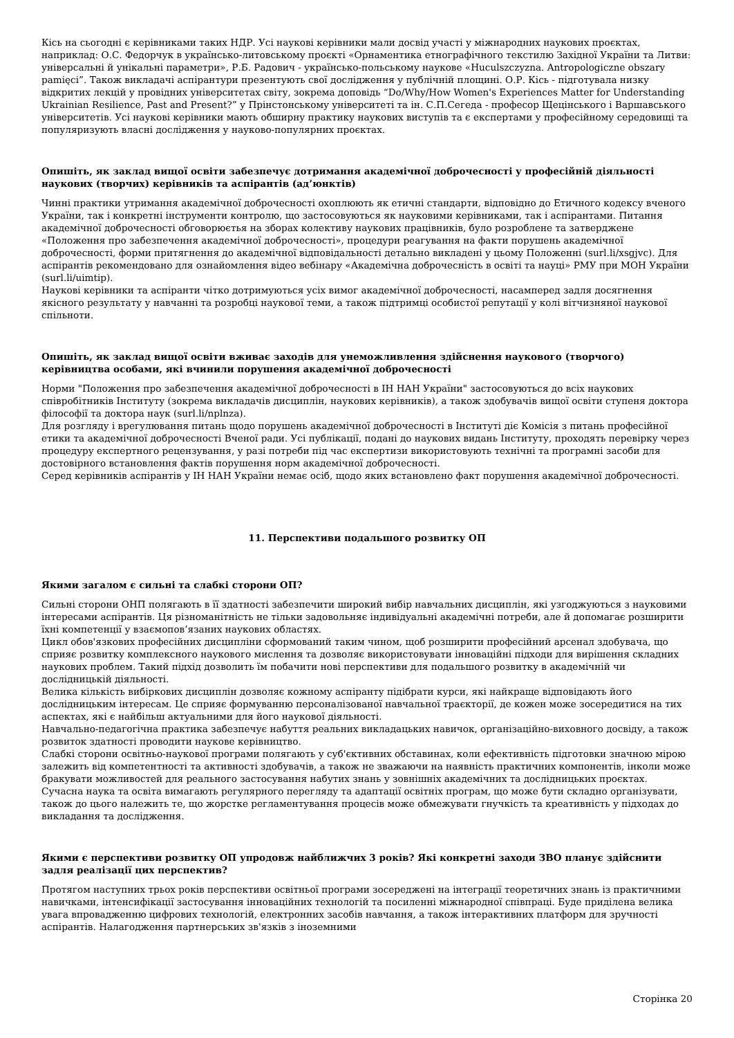Кісь на сьогодні є керівниками таких НДР. Усі наукові керівники мали досвід участі у міжнародних наукових проєктах, наприклад: О.С. Федорчук в українсько-литовському проєкті «Орнаментика етнографічного текстилю Західної України та Литви: універсальні й унікальні параметри», Р.Б. Радович - українсько-польському наукове «Huculszczyzna. Antropologiczne obszary pamięci”. Також викладачі аспірантури презентують свої дослідження у публічній площині. О.Р. Кісь - підготувала низку відкритих лекцій у провідних університетах світу, зокрема доповідь “Do/Why/How Women's Experiences Matter for Understanding Ukrainian Resilience, Past and Present?” у Прінстонському університеті та ін. С.П.Сегеда - професор Щецінського і Варшавського університетів. Усі наукові керівники мають обширну практику наукових виступів та є експертами у професійному середовищі та популяризують власні дослідження у науково-популярних проєктах.
Опишіть, як заклад вищої освіти забезпечує дотримання академічної доброчесності у професійній діяльності наукових (творчих) керівників та аспірантів (ад’юнктів)
Чинні практики утримання академічної доброчесності охоплюють як етичні стандарти, відповідно до Етичного кодексу вченого України, так і конкретні інструменти контролю, що застосовуються як науковими керівниками, так і аспірантами. Питання академічної доброчесності обговорюєтья на зборах колективу наукових працівників, було розроблене та затверджене «Положення про забезпечення академічної доброчесності», процедури реагування на факти порушень академічної доброчесності, форми притягнення до академічної відповідальності детально викладені у цьому Положенні (surl.li/xsgjvc). Для аспірантів рекомендовано для ознайомлення відео вебінару «Академічна доброчесність в освіті та науці» РМУ при МОН України (surl.li/uimtip).
Наукові керівники та аспіранти чітко дотримуються усіх вимог академічної доброчесності, насамперед задля досягнення якісного результату у навчанні та розробці наукової теми, а також підтримці особистої репутації у колі вітчизняної наукової спільноти.
Опишіть, як заклад вищої освіти вживає заходів для унеможливлення здійснення наукового (творчого) керівництва особами, які вчинили порушення академічної доброчесності
Норми "Положення про забезпечення академічної доброчесності в ІН НАН України" застосовуються до всіх наукових співробітників Інституту (зокрема викладачів дисциплін, наукових керівників), а також здобувачів вищої освіти ступеня доктора філософії та доктора наук (surl.li/nplnza).
Для розгляду і врегулювання питань щодо порушень академічної доброчесності в Інституті діє Комісія з питань професійної етики та академічної доброчесності Вченої ради. Усі публікації, подані до наукових видань Інституту, проходять перевірку через процедуру експертного рецензування, у разі потреби під час експертизи використовують технічні та програмні засоби для достовірного встановлення фактів порушення норм академічної доброчесності.
Серед керівників аспірантів у ІН НАН України немає осіб, щодо яких встановлено факт порушення академічної доброчесності.
11. Перспективи подальшого розвитку ОП
Якими загалом є сильні та слабкі сторони ОП?
Сильні сторони ОНП полягають в її здатності забезпечити широкий вибір навчальних дисциплін, які узгоджуються з науковими інтересами аспірантів. Ця різноманітність не тільки задовольняє індивідуальні академічні потреби, але й допомагає розширити їхні компетенції у взаємопов’язаних наукових областях.
Цикл обов'язкових професійних дисципліни сформований таким чином, щоб розширити професійний арсенал здобувача, що сприяє розвитку комплексного наукового мислення та дозволяє використовувати інноваційні підходи для вирішення складних наукових проблем. Такий підхід дозволить їм побачити нові перспективи для подальшого розвитку в академічній чи дослідницькій діяльності.
Велика кількість вибіркових дисциплін дозволяє кожному аспіранту підібрати курси, які найкраще відповідають його дослідницьким інтересам. Це сприяє формуванню персоналізованої навчальної траєкторії, де кожен може зосередитися на тих аспектах, які є найбільш актуальними для його наукової діяльності.
Навчально-педагогічна практика забезпечує набуття реальних викладацьких навичок, організаційно-виховного досвіду, а також розвиток здатності проводити наукове керівництво.
Слабкі сторони освітньо-наукової програми полягають у суб'єктивних обставинах, коли ефективність підготовки значною мірою залежить від компетентності та активності здобувачів, а також не зважаючи на наявність практичних компонентів, інколи може бракувати можливостей для реального застосування набутих знань у зовнішніх академічних та дослідницьких проєктах.
Сучасна наука та освіта вимагають регулярного перегляду та адаптації освітніх програм, що може бути складно організувати, також до цього належить те, що жорстке регламентування процесів може обмежувати гнучкість та креативність у підходах до викладання та дослідження.
Якими є перспективи розвитку ОП упродовж найближчих 3 років? Які конкретні заходи ЗВО планує здійснити задля реалізації цих перспектив?
Протягом наступних трьох років перспективи освітньої програми зосереджені на інтеграції теоретичних знань із практичними навичками, інтенсифікації застосування інноваційних технологій та посиленні міжнародної співпраці. Буде приділена велика увага впровадженню цифрових технологій, електронних засобів навчання, а також інтерактивних платформ для зручності аспірантів. Налагодження партнерських зв'язків з іноземними
Сторінка 20